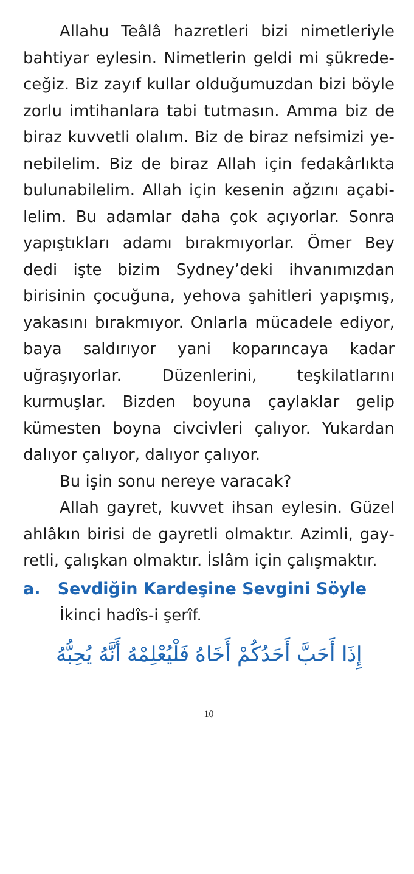Allahu Teâlâ hazretleri bizi nimetleriyle bahtiyar eylesin. Nimetlerin geldi mi şükrede­ceğiz. Biz zayıf kullar olduğumuzdan bizi böyle zorlu imtihanlara tabi tutmasın. Amma biz de biraz kuvvetli olalım. Biz de biraz nefsimizi ye­nebilelim. Biz de biraz Allah için fedakârlıkta bulunabilelim. Allah için kesenin ağzını açabi­lelim. Bu adamlar daha çok açıyorlar. Sonra ya­pıştıkları adamı bırakmıyorlar. Ömer Bey dedi işte bizim Sydney’deki ihvanımızdan birisinin çocuğuna, yehova şahitleri yapışmış, yakasını bırakmıyor. Onlarla mücadele ediyor, baya sal­dırıyor yani koparıncaya kadar uğraşıyorlar. Düzenlerini, teşkilatlarını kurmuşlar. Bizden boyuna çaylaklar gelip kümesten boyna civciv­leri çalıyor. Yukardan dalıyor çalıyor, dalıyor çalıyor.
Bu işin sonu nereye varacak?
Allah gayret, kuvvet ihsan eylesin. Güzel ahlâkın birisi de gayretli olmaktır. Azimli, gay­retli, çalışkan olmaktır. İslâm için çalışmaktır.
a. Sevdiğin Kardeşine Sevgini Söyle
İkinci hadîs-i şerîf.
إِذَا أَحَبَّ أَحَدُكُمْ أَخَاهُ فَلْيُعْلِمْهُ أَنَّهُ يُحِبُّهُ
10